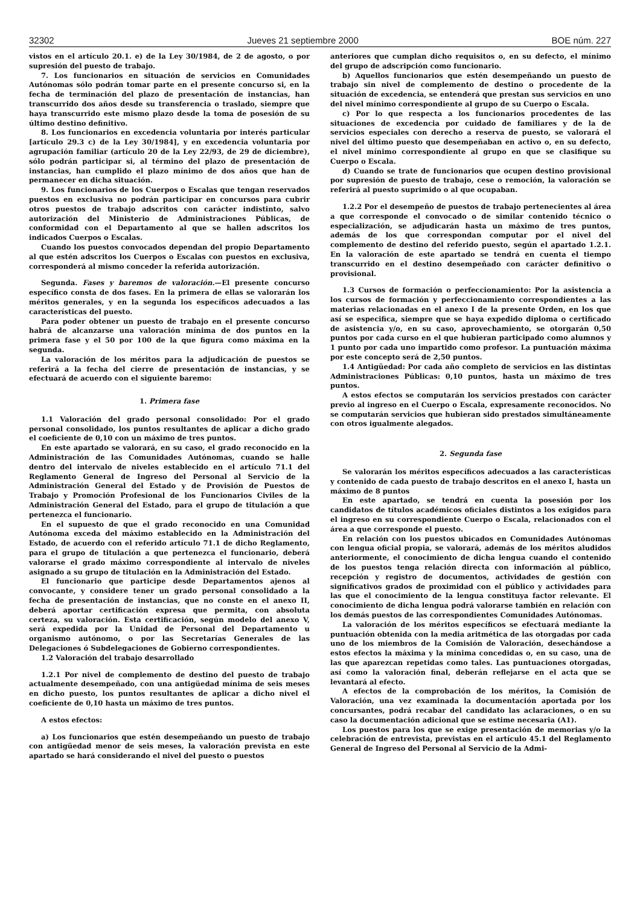32302 Jueves 21 septiembre 2000 BOE núm. 227
vistos en el artículo 20.1. e) de la Ley 30/1984, de 2 de agosto, o por supresión del puesto de trabajo.
7. Los funcionarios en situación de servicios en Comunidades Autónomas sólo podrán tomar parte en el presente concurso si, en la fecha de terminación del plazo de presentación de instancias, han transcurrido dos años desde su transferencia o traslado, siempre que haya transcurrido este mismo plazo desde la toma de posesión de su último destino definitivo.
8. Los funcionarios en excedencia voluntaria por interés particular [artículo 29.3 c) de la Ley 30/1984], y en excedencia voluntaria por agrupación familiar (artículo 20 de la Ley 22/93, de 29 de diciembre), sólo podrán participar si, al término del plazo de presentación de instancias, han cumplido el plazo mínimo de dos años que han de permanecer en dicha situación.
9. Los funcionarios de los Cuerpos o Escalas que tengan reservados puestos en exclusiva no podrán participar en concursos para cubrir otros puestos de trabajo adscritos con carácter indistinto, salvo autorización del Ministerio de Administraciones Públicas, de conformidad con el Departamento al que se hallen adscritos los indicados Cuerpos o Escalas.
Cuando los puestos convocados dependan del propio Departamento al que estén adscritos los Cuerpos o Escalas con puestos en exclusiva, corresponderá al mismo conceder la referida autorización.
Segunda. Fases y baremos de valoración.—El presente concurso específico consta de dos fases. En la primera de ellas se valorarán los méritos generales, y en la segunda los específicos adecuados a las características del puesto.
Para poder obtener un puesto de trabajo en el presente concurso habrá de alcanzarse una valoración mínima de dos puntos en la primera fase y el 50 por 100 de la que figura como máxima en la segunda.
La valoración de los méritos para la adjudicación de puestos se referirá a la fecha del cierre de presentación de instancias, y se efectuará de acuerdo con el siguiente baremo:
1. Primera fase
1.1 Valoración del grado personal consolidado: Por el grado personal consolidado, los puntos resultantes de aplicar a dicho grado el coeficiente de 0,10 con un máximo de tres puntos.
En este apartado se valorará, en su caso, el grado reconocido en la Administración de las Comunidades Autónomas, cuando se halle dentro del intervalo de niveles establecido en el artículo 71.1 del Reglamento General de Ingreso del Personal al Servicio de la Administración General del Estado y de Provisión de Puestos de Trabajo y Promoción Profesional de los Funcionarios Civiles de la Administración General del Estado, para el grupo de titulación a que pertenezca el funcionario.
En el supuesto de que el grado reconocido en una Comunidad Autónoma exceda del máximo establecido en la Administración del Estado, de acuerdo con el referido artículo 71.1 de dicho Reglamento, para el grupo de titulación a que pertenezca el funcionario, deberá valorarse el grado máximo correspondiente al intervalo de niveles asignado a su grupo de titulación en la Administración del Estado.
El funcionario que participe desde Departamentos ajenos al convocante, y considere tener un grado personal consolidado a la fecha de presentación de instancias, que no conste en el anexo II, deberá aportar certificación expresa que permita, con absoluta certeza, su valoración. Esta certificación, según modelo del anexo V, será expedida por la Unidad de Personal del Departamento u organismo autónomo, o por las Secretarías Generales de las Delegaciones ó Subdelegaciones de Gobierno correspondientes.
1.2 Valoración del trabajo desarrollado
1.2.1 Por nivel de complemento de destino del puesto de trabajo actualmente desempeñado, con una antigüedad mínima de seis meses en dicho puesto, los puntos resultantes de aplicar a dicho nivel el coeficiente de 0,10 hasta un máximo de tres puntos.
A estos efectos:
a) Los funcionarios que estén desempeñando un puesto de trabajo con antigüedad menor de seis meses, la valoración prevista en este apartado se hará considerando el nivel del puesto o puestos
anteriores que cumplan dicho requisitos o, en su defecto, el mínimo del grupo de adscripción como funcionario.
b) Aquellos funcionarios que estén desempeñando un puesto de trabajo sin nivel de complemento de destino o procedente de la situación de excedencia, se entenderá que prestan sus servicios en uno del nivel mínimo correspondiente al grupo de su Cuerpo o Escala.
c) Por lo que respecta a los funcionarios procedentes de las situaciones de excedencia por cuidado de familiares y de la de servicios especiales con derecho a reserva de puesto, se valorará el nivel del último puesto que desempeñaban en activo o, en su defecto, el nivel mínimo correspondiente al grupo en que se clasifique su Cuerpo o Escala.
d) Cuando se trate de funcionarios que ocupen destino provisional por supresión de puesto de trabajo, cese o remoción, la valoración se referirá al puesto suprimido o al que ocupaban.
1.2.2 Por el desempeño de puestos de trabajo pertenecientes al área a que corresponde el convocado o de similar contenido técnico o especialización, se adjudicarán hasta un máximo de tres puntos, además de los que correspondan computar por el nivel del complemento de destino del referido puesto, según el apartado 1.2.1. En la valoración de este apartado se tendrá en cuenta el tiempo transcurrido en el destino desempeñado con carácter definitivo o provisional.
1.3 Cursos de formación o perfeccionamiento: Por la asistencia a los cursos de formación y perfeccionamiento correspondientes a las materias relacionadas en el anexo I de la presente Orden, en los que así se especifica, siempre que se haya expedido diploma o certificado de asistencia y/o, en su caso, aprovechamiento, se otorgarán 0,50 puntos por cada curso en el que hubieran participado como alumnos y 1 punto por cada uno impartido como profesor. La puntuación máxima por este concepto será de 2,50 puntos.
1.4 Antigüedad: Por cada año completo de servicios en las distintas Administraciones Públicas: 0,10 puntos, hasta un máximo de tres puntos.
A estos efectos se computarán los servicios prestados con carácter previo al ingreso en el Cuerpo o Escala, expresamente reconocidos. No se computarán servicios que hubieran sido prestados simultáneamente con otros igualmente alegados.
2. Segunda fase
Se valorarán los méritos específicos adecuados a las características y contenido de cada puesto de trabajo descritos en el anexo I, hasta un máximo de 8 puntos
En este apartado, se tendrá en cuenta la posesión por los candidatos de títulos académicos oficiales distintos a los exigidos para el ingreso en su correspondiente Cuerpo o Escala, relacionados con el área a que corresponde el puesto.
En relación con los puestos ubicados en Comunidades Autónomas con lengua oficial propia, se valorará, además de los méritos aludidos anteriormente, el conocimiento de dicha lengua cuando el contenido de los puestos tenga relación directa con información al público, recepción y registro de documentos, actividades de gestión con significativos grados de proximidad con el público y actividades para las que el conocimiento de la lengua constituya factor relevante. El conocimiento de dicha lengua podrá valorarse también en relación con los demás puestos de las correspondientes Comunidades Autónomas.
La valoración de los méritos específicos se efectuará mediante la puntuación obtenida con la media aritmética de las otorgadas por cada uno de los miembros de la Comisión de Valoración, desechándose a estos efectos la máxima y la mínima concedidas o, en su caso, una de las que aparezcan repetidas como tales. Las puntuaciones otorgadas, así como la valoración final, deberán reflejarse en el acta que se levantará al efecto.
A efectos de la comprobación de los méritos, la Comisión de Valoración, una vez examinada la documentación aportada por los concursantes, podrá recabar del candidato las aclaraciones, o en su caso la documentación adicional que se estime necesaria (A1).
Los puestos para los que se exige presentación de memorias y/o la celebración de entrevista, previstas en el artículo 45.1 del Reglamento General de Ingreso del Personal al Servicio de la Admi-